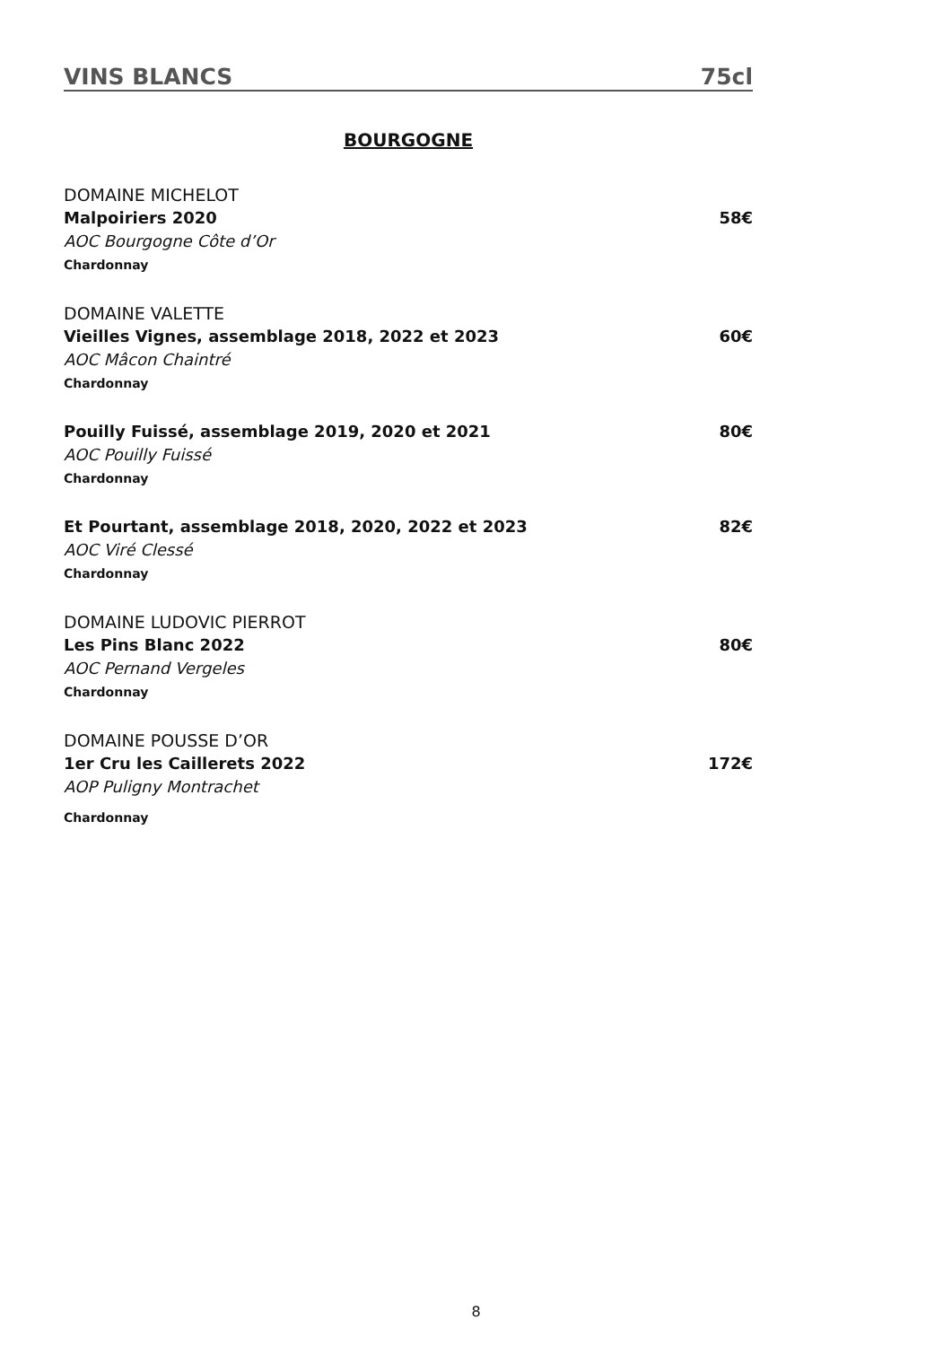VINS BLANCS 75cl
BOURGOGNE
DOMAINE MICHELOT
Malpoiriers 2020 58€
AOC Bourgogne Côte d’Or
Chardonnay
DOMAINE VALETTE
Vieilles Vignes, assemblage 2018, 2022 et 2023 60€
AOC Mâcon Chaintré
Chardonnay
Pouilly Fuissé, assemblage 2019, 2020 et 2021 80€
AOC Pouilly Fuissé
Chardonnay
Et Pourtant, assemblage 2018, 2020, 2022 et 2023 82€
AOC Viré Clessé
Chardonnay
DOMAINE LUDOVIC PIERROT
Les Pins Blanc 2022 80€
AOC Pernand Vergeles
Chardonnay
DOMAINE POUSSE D’OR
1er Cru les Caillerets 2022 172€
AOP Puligny Montrachet
Chardonnay
8